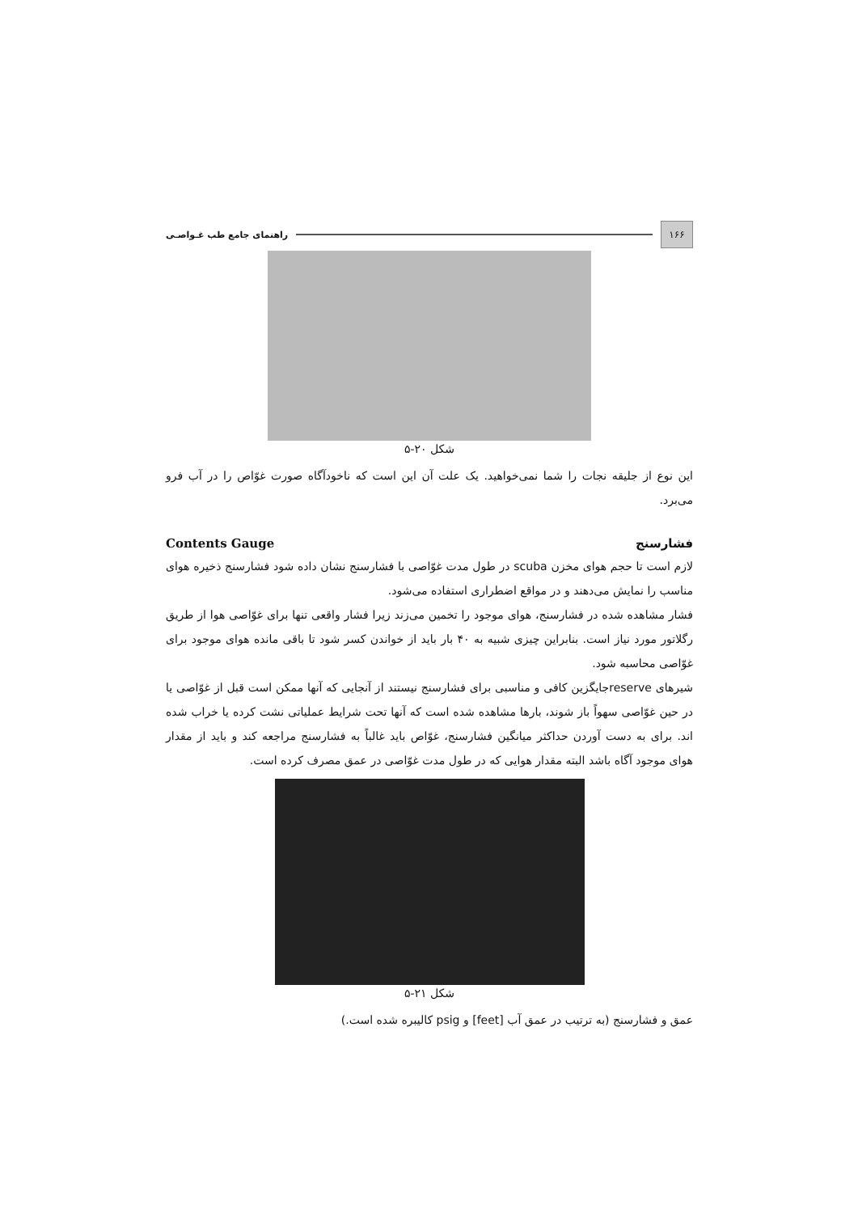۱۶۶
راهنمای جامع طب غـواصـی
شکل ۲۰-۵
این نوع از جلیقه نجات را شما نمی‌خواهید. یک علت آن این است که ناخودآگاه صورت غوّاص را در آب فرو می‌برد.
فشارسنج Contents Gauge
لازم است تا حجم هوای مخزن scuba در طول مدت غوّاصی با فشارسنج نشان داده شود فشارسنج ذخیره هوای مناسب را نمایش می‌دهند و در مواقع اضطراری استفاده می‌شود.
فشار مشاهده شده در فشارسنج، هوای موجود را تخمین می‌زند زیرا فشار واقعی تنها برای غوّاصی هوا از طریق رگلاتور مورد نیاز است. بنابراین چیزی شبیه به ۴۰ بار باید از خواندن کسر شود تا باقی مانده هوای موجود برای غوّاصی محاسبه شود.
شیرهای reserveجایگزین کافی و مناسبی برای فشارسنج نیستند از آنجایی که آنها ممکن است قبل از غوّاصی یا در حین غوّاصی سهواً باز شوند، بارها مشاهده شده است که آنها تحت شرایط عملیاتی نشت کرده یا خراب شده اند. برای به دست آوردن حداکثر میانگین فشارسنج، غوّاص باید غالباً به فشارسنج مراجعه کند و باید از مقدار هوای موجود آگاه باشد البته مقدار هوایی که در طول مدت غوّاصی در عمق مصرف کرده است.
شکل ۲۱-۵
عمق و فشارسنج (به ترتیب در عمق آب [feet] و psig کالیبره شده است.)